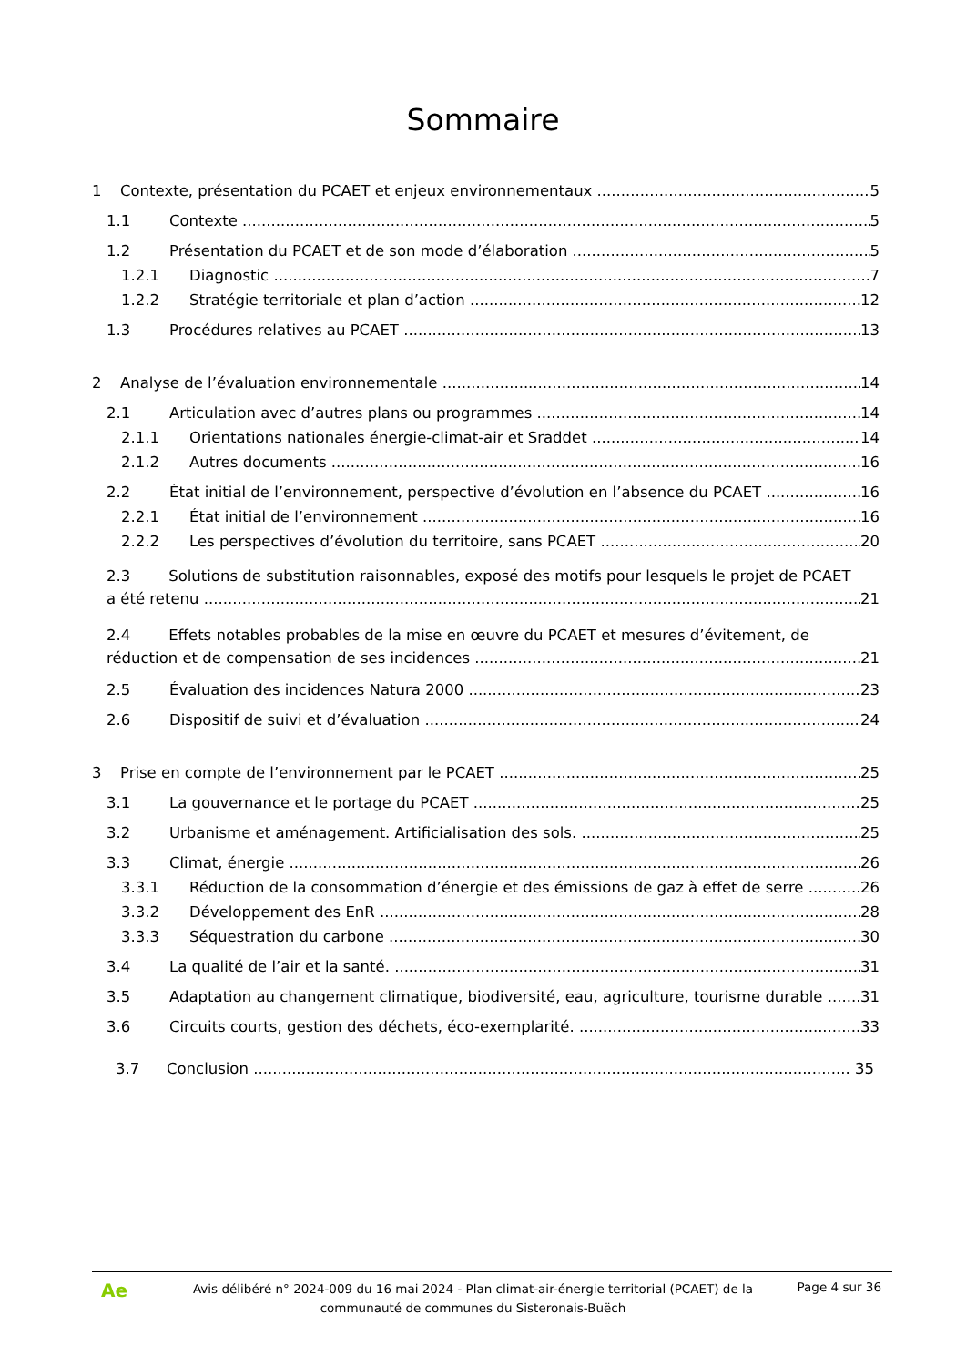Sommaire
1 Contexte, présentation du PCAET et enjeux environnementaux 5
1.1 Contexte 5
1.2 Présentation du PCAET et de son mode d’élaboration 5
1.2.1 Diagnostic 7
1.2.2 Stratégie territoriale et plan d’action 12
1.3 Procédures relatives au PCAET 13
2 Analyse de l’évaluation environnementale 14
2.1 Articulation avec d’autres plans ou programmes 14
2.1.1 Orientations nationales énergie-climat-air et Sraddet 14
2.1.2 Autres documents 16
2.2 État initial de l’environnement, perspective d’évolution en l’absence du PCAET 16
2.2.1 État initial de l’environnement 16
2.2.2 Les perspectives d’évolution du territoire, sans PCAET 20
2.3 Solutions de substitution raisonnables, exposé des motifs pour lesquels le projet de PCAET
a été retenu 21
2.4 Effets notables probables de la mise en œuvre du PCAET et mesures d’évitement, de
réduction et de compensation de ses incidences 21
2.5 Évaluation des incidences Natura 2000 23
2.6 Dispositif de suivi et d’évaluation 24
3 Prise en compte de l’environnement par le PCAET 25
3.1 La gouvernance et le portage du PCAET 25
3.2 Urbanisme et aménagement. Artificialisation des sols. 25
3.3 Climat, énergie 26
3.3.1 Réduction de la consommation d’énergie et des émissions de gaz à effet de serre 26
3.3.2 Développement des EnR 28
3.3.3 Séquestration du carbone 30
3.4 La qualité de l’air et la santé. 31
3.5 Adaptation au changement climatique, biodiversité, eau, agriculture, tourisme durable 31
3.6 Circuits courts, gestion des déchets, éco-exemplarité. 33
3.7 Conclusion 35
Ae
Avis délibéré n° 2024-009 du 16 mai 2024 - Plan climat-air-énergie territorial (PCAET) de la communauté de communes du Sisteronais-Buëch
Page 4 sur 36